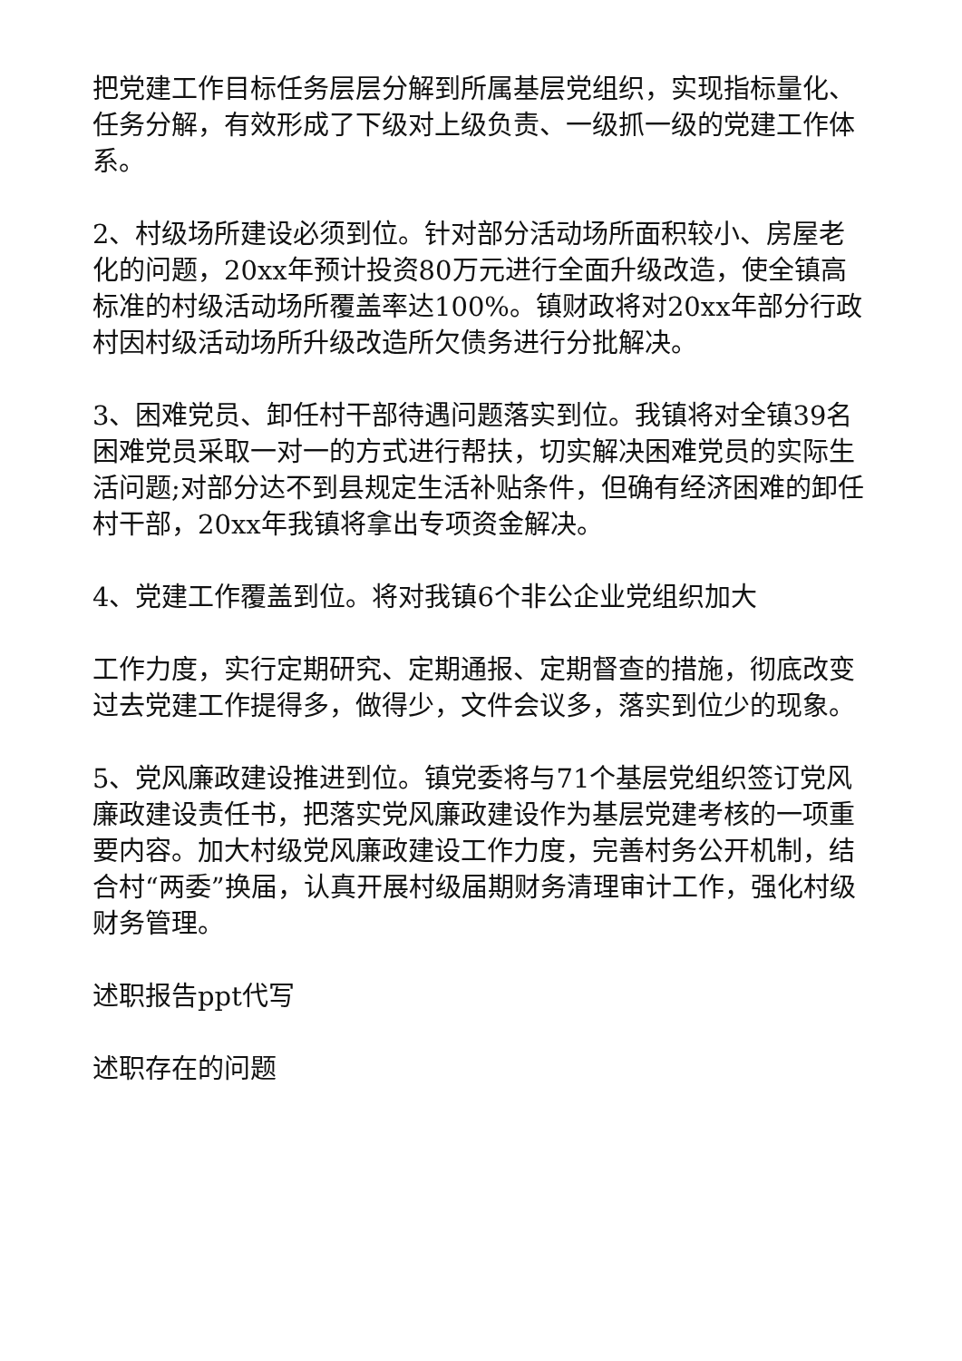把党建工作目标任务层层分解到所属基层党组织，实现指标量化、任务分解，有效形成了下级对上级负责、一级抓一级的党建工作体系。
2、村级场所建设必须到位。针对部分活动场所面积较小、房屋老化的问题，20xx年预计投资80万元进行全面升级改造，使全镇高标准的村级活动场所覆盖率达100%。镇财政将对20xx年部分行政村因村级活动场所升级改造所欠债务进行分批解决。
3、困难党员、卸任村干部待遇问题落实到位。我镇将对全镇39名困难党员采取一对一的方式进行帮扶，切实解决困难党员的实际生活问题;对部分达不到县规定生活补贴条件，但确有经济困难的卸任村干部，20xx年我镇将拿出专项资金解决。
4、党建工作覆盖到位。将对我镇6个非公企业党组织加大
工作力度，实行定期研究、定期通报、定期督查的措施，彻底改变过去党建工作提得多，做得少，文件会议多，落实到位少的现象。
5、党风廉政建设推进到位。镇党委将与71个基层党组织签订党风廉政建设责任书，把落实党风廉政建设作为基层党建考核的一项重要内容。加大村级党风廉政建设工作力度，完善村务公开机制，结合村“两委”换届，认真开展村级届期财务清理审计工作，强化村级财务管理。
述职报告ppt代写
述职存在的问题